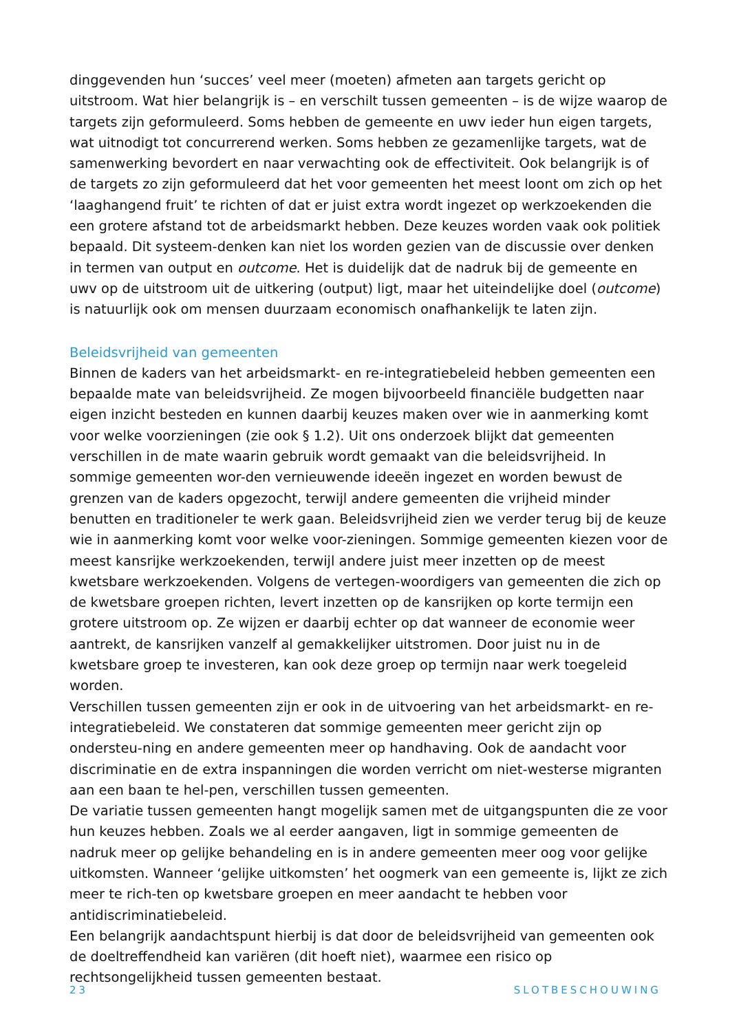dinggevenden hun ‘succes’ veel meer (moeten) afmeten aan targets gericht op uitstroom. Wat hier belangrijk is – en verschilt tussen gemeenten – is de wijze waarop de targets zijn geformuleerd. Soms hebben de gemeente en uwv ieder hun eigen targets, wat uitnodigt tot concurrerend werken. Soms hebben ze gezamenlijke targets, wat de samenwerking bevordert en naar verwachting ook de effectiviteit. Ook belangrijk is of de targets zo zijn geformuleerd dat het voor gemeenten het meest loont om zich op het ‘laaghangend fruit’ te richten of dat er juist extra wordt ingezet op werkzoekenden die een grotere afstand tot de arbeidsmarkt hebben. Deze keuzes worden vaak ook politiek bepaald. Dit systeem-denken kan niet los worden gezien van de discussie over denken in termen van output en outcome. Het is duidelijk dat de nadruk bij de gemeente en uwv op de uitstroom uit de uitkering (output) ligt, maar het uiteindelijke doel (outcome) is natuurlijk ook om mensen duurzaam economisch onafhankelijk te laten zijn.
Beleidsvrijheid van gemeenten
Binnen de kaders van het arbeidsmarkt- en re-integratiebeleid hebben gemeenten een bepaalde mate van beleidsvrijheid. Ze mogen bijvoorbeeld financiële budgetten naar eigen inzicht besteden en kunnen daarbij keuzes maken over wie in aanmerking komt voor welke voorzieningen (zie ook § 1.2). Uit ons onderzoek blijkt dat gemeenten verschillen in de mate waarin gebruik wordt gemaakt van die beleidsvrijheid. In sommige gemeenten wor-den vernieuwende ideeën ingezet en worden bewust de grenzen van de kaders opgezocht, terwijl andere gemeenten die vrijheid minder benutten en traditioneler te werk gaan. Beleidsvrijheid zien we verder terug bij de keuze wie in aanmerking komt voor welke voor-zieningen. Sommige gemeenten kiezen voor de meest kansrijke werkzoekenden, terwijl andere juist meer inzetten op de meest kwetsbare werkzoekenden. Volgens de vertegen-woordigers van gemeenten die zich op de kwetsbare groepen richten, levert inzetten op de kansrijken op korte termijn een grotere uitstroom op. Ze wijzen er daarbij echter op dat wanneer de economie weer aantrekt, de kansrijken vanzelf al gemakkelijker uitstromen. Door juist nu in de kwetsbare groep te investeren, kan ook deze groep op termijn naar werk toegeleid worden.
Verschillen tussen gemeenten zijn er ook in de uitvoering van het arbeidsmarkt- en re-integratiebeleid. We constateren dat sommige gemeenten meer gericht zijn op ondersteu-ning en andere gemeenten meer op handhaving. Ook de aandacht voor discriminatie en de extra inspanningen die worden verricht om niet-westerse migranten aan een baan te hel-pen, verschillen tussen gemeenten.
De variatie tussen gemeenten hangt mogelijk samen met de uitgangspunten die ze voor hun keuzes hebben. Zoals we al eerder aangaven, ligt in sommige gemeenten de nadruk meer op gelijke behandeling en is in andere gemeenten meer oog voor gelijke uitkomsten. Wanneer ‘gelijke uitkomsten’ het oogmerk van een gemeente is, lijkt ze zich meer te rich-ten op kwetsbare groepen en meer aandacht te hebben voor antidiscriminatiebeleid.
Een belangrijk aandachtspunt hierbij is dat door de beleidsvrijheid van gemeenten ook de doeltreffendheid kan variëren (dit hoeft niet), waarmee een risico op rechtsongelijkheid tussen gemeenten bestaat.
23 SLOTBESCHOUWING